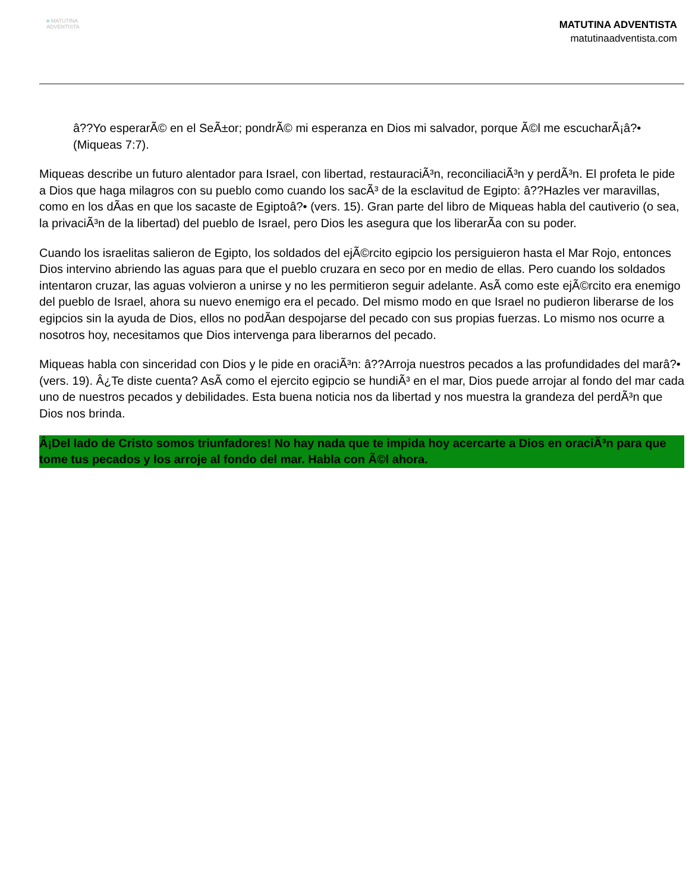≡ MATUTINA
ADVENTISTA
MATUTINA ADVENTISTA
matutinaadventista.com
â??Yo esperarÃ© en el SeÃ±or; pondrÃ© mi esperanza en Dios mi salvador, porque Ã©l me escucharÃ¡â?• (Miqueas 7:7).
Miqueas describe un futuro alentador para Israel, con libertad, restauraciÃ³n, reconciliaciÃ³n y perdÃ³n. El profeta le pide a Dios que haga milagros con su pueblo como cuando los sacÃ³ de la esclavitud de Egipto: â??Hazles ver maravillas, como en los dÃas en que los sacaste de Egiptoâ?• (vers. 15). Gran parte del libro de Miqueas habla del cautiverio (o sea, la privaciÃ³n de la libertad) del pueblo de Israel, pero Dios les asegura que los liberarÃa con su poder.
Cuando los israelitas salieron de Egipto, los soldados del ejÃ©rcito egipcio los persiguieron hasta el Mar Rojo, entonces Dios intervino abriendo las aguas para que el pueblo cruzara en seco por en medio de ellas. Pero cuando los soldados intentaron cruzar, las aguas volvieron a unirse y no les permitieron seguir adelante. AsÃ como este ejÃ©rcito era enemigo del pueblo de Israel, ahora su nuevo enemigo era el pecado. Del mismo modo en que Israel no pudieron liberarse de los egipcios sin la ayuda de Dios, ellos no podÃan despojarse del pecado con sus propias fuerzas. Lo mismo nos ocurre a nosotros hoy, necesitamos que Dios intervenga para liberarnos del pecado.
Miqueas habla con sinceridad con Dios y le pide en oraciÃ³n: â??Arroja nuestros pecados a las profundidades del marâ?• (vers. 19). Â¿Te diste cuenta? AsÃ como el ejercito egipcio se hundiÃ³ en el mar, Dios puede arrojar al fondo del mar cada uno de nuestros pecados y debilidades. Esta buena noticia nos da libertad y nos muestra la grandeza del perdÃ³n que Dios nos brinda.
Â¡Del lado de Cristo somos triunfadores! No hay nada que te impida hoy acercarte a Dios en oraciÃ³n para que tome tus pecados y los arroje al fondo del mar. Habla con Ã©l ahora.